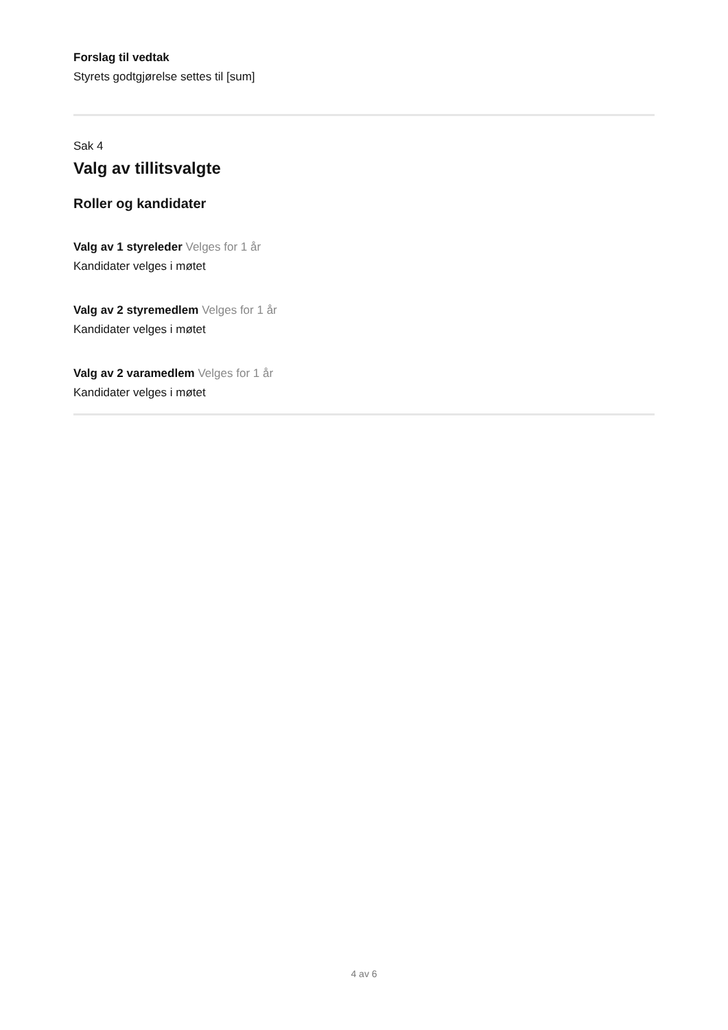Forslag til vedtak
Styrets godtgjørelse settes til [sum]
Sak 4
Valg av tillitsvalgte
Roller og kandidater
Valg av 1 styreleder Velges for 1 år
Kandidater velges i møtet
Valg av 2 styremedlem Velges for 1 år
Kandidater velges i møtet
Valg av 2 varamedlem Velges for 1 år
Kandidater velges i møtet
4 av 6